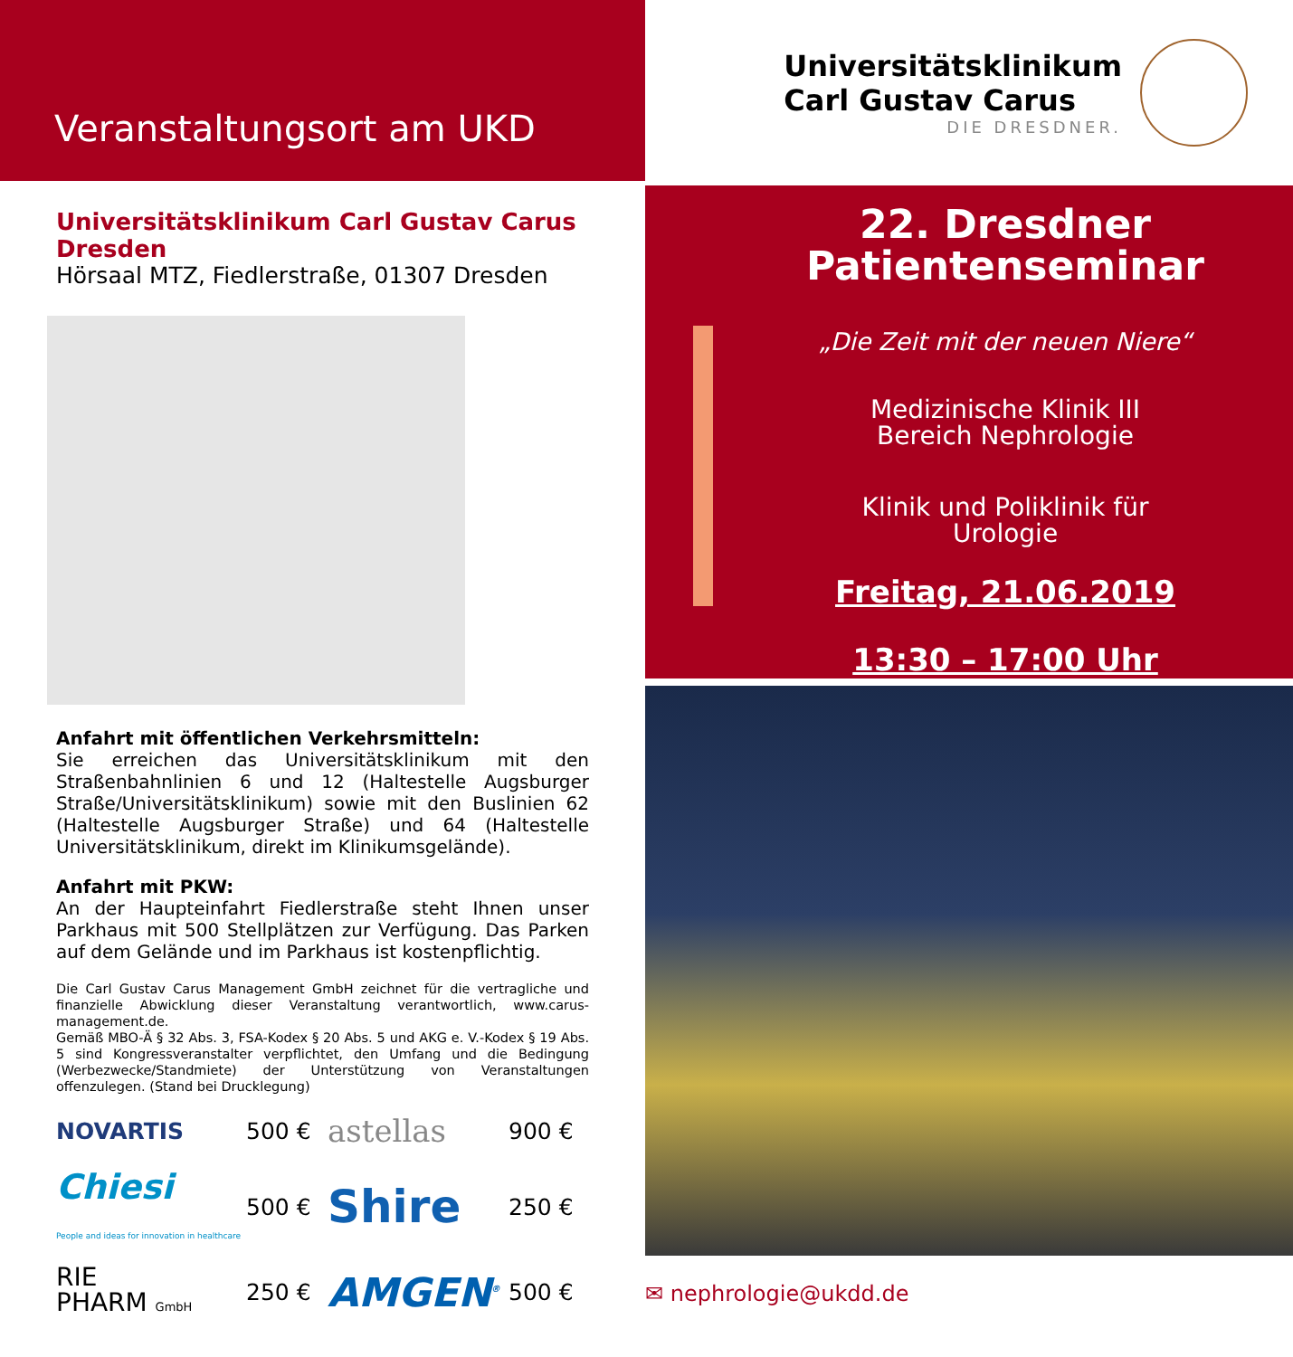Veranstaltungsort am UKD
Universitätsklinikum Carl Gustav Carus Dresden
Hörsaal MTZ, Fiedlerstraße, 01307 Dresden
Anfahrt mit öffentlichen Verkehrsmitteln:
Sie erreichen das Universitätsklinikum mit den Straßenbahnlinien 6 und 12 (Haltestelle Augsburger Straße/Universitätsklinikum) sowie mit den Buslinien 62 (Haltestelle Augsburger Straße) und 64 (Haltestelle Universitätsklinikum, direkt im Klinikumsgelände).
Anfahrt mit PKW:
An der Haupteinfahrt Fiedlerstraße steht Ihnen unser Parkhaus mit 500 Stellplätzen zur Verfügung. Das Parken auf dem Gelände und im Parkhaus ist kostenpflichtig.
Die Carl Gustav Carus Management GmbH zeichnet für die vertragliche und finanzielle Abwicklung dieser Veranstaltung verantwortlich, www.carus-management.de.
Gemäß MBO-Ä § 32 Abs. 3, FSA-Kodex § 20 Abs. 5 und AKG e. V.-Kodex § 19 Abs. 5 sind Kongressveranstalter verpflichtet, den Umfang und die Bedingung (Werbezwecke/Standmiete) der Unterstützung von Veranstaltungen offenzulegen. (Stand bei Drucklegung)
NOVARTIS
500 €
astellas
900 €
Chiesi
People and ideas for innovation in healthcare
500 €
Shire
250 €
RIE
PHARM GmbH
250 €
AMGEN<sup>®</sup>
500 €
Universitätsklinikum
Carl Gustav Carus
DIE DRESDNER.
22. Dresdner
Patientenseminar
„Die Zeit mit der neuen Niere“
Medizinische Klinik III
Bereich Nephrologie
Klinik und Poliklinik für
Urologie
Freitag, 21.06.2019
13:30 – 17:00 Uhr
✉ nephrologie@ukdd.de